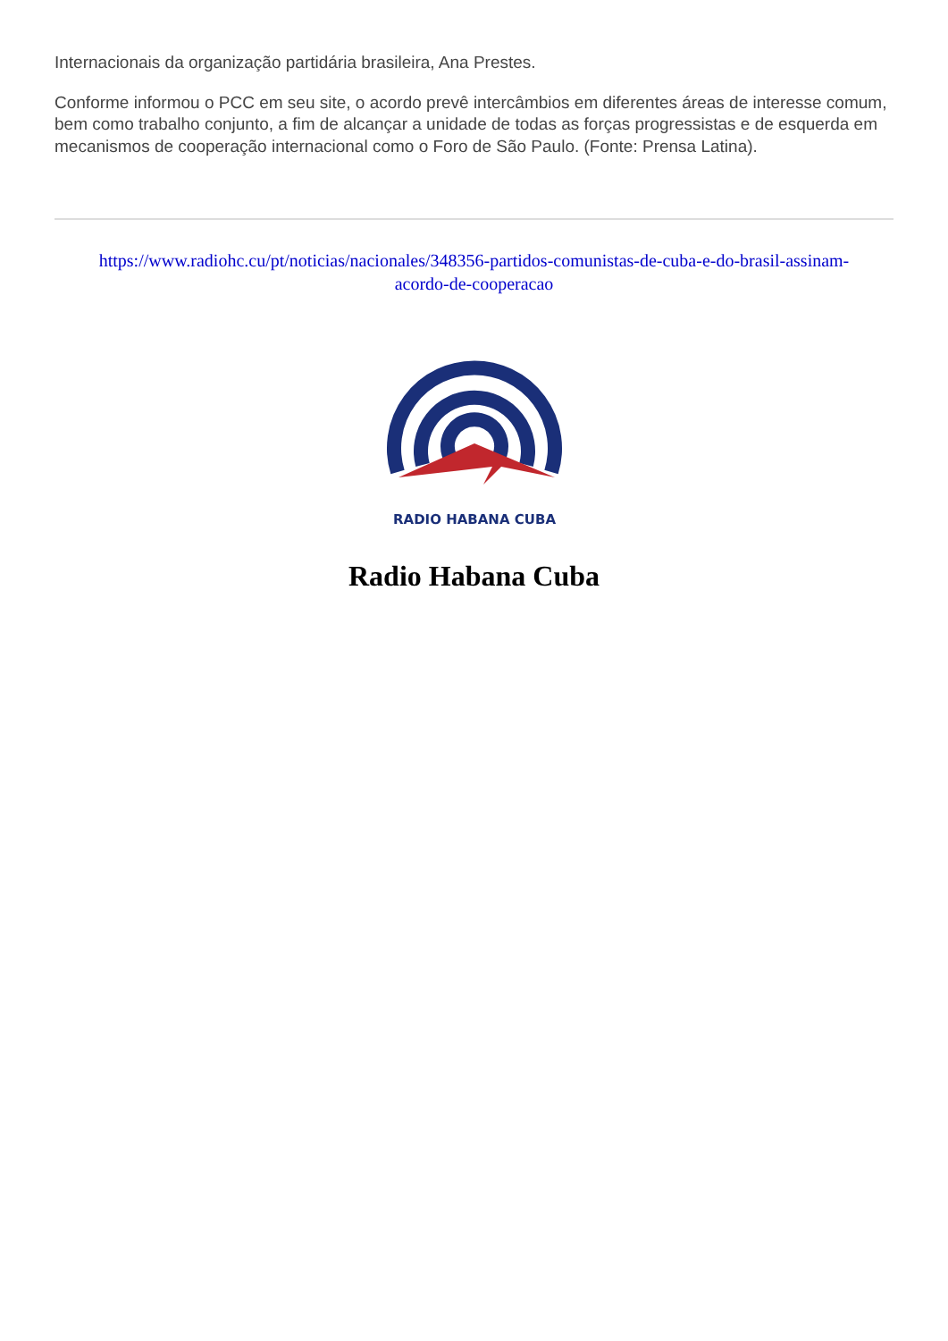Internacionais da organização partidária brasileira, Ana Prestes.
Conforme informou o PCC em seu site, o acordo prevê intercâmbios em diferentes áreas de interesse comum, bem como trabalho conjunto, a fim de alcançar a unidade de todas as forças progressistas e de esquerda em mecanismos de cooperação internacional como o Foro de São Paulo. (Fonte: Prensa Latina).
https://www.radiohc.cu/pt/noticias/nacionales/348356-partidos-comunistas-de-cuba-e-do-brasil-assinam-acordo-de-cooperacao
RADIO HABANA CUBA
Radio Habana Cuba